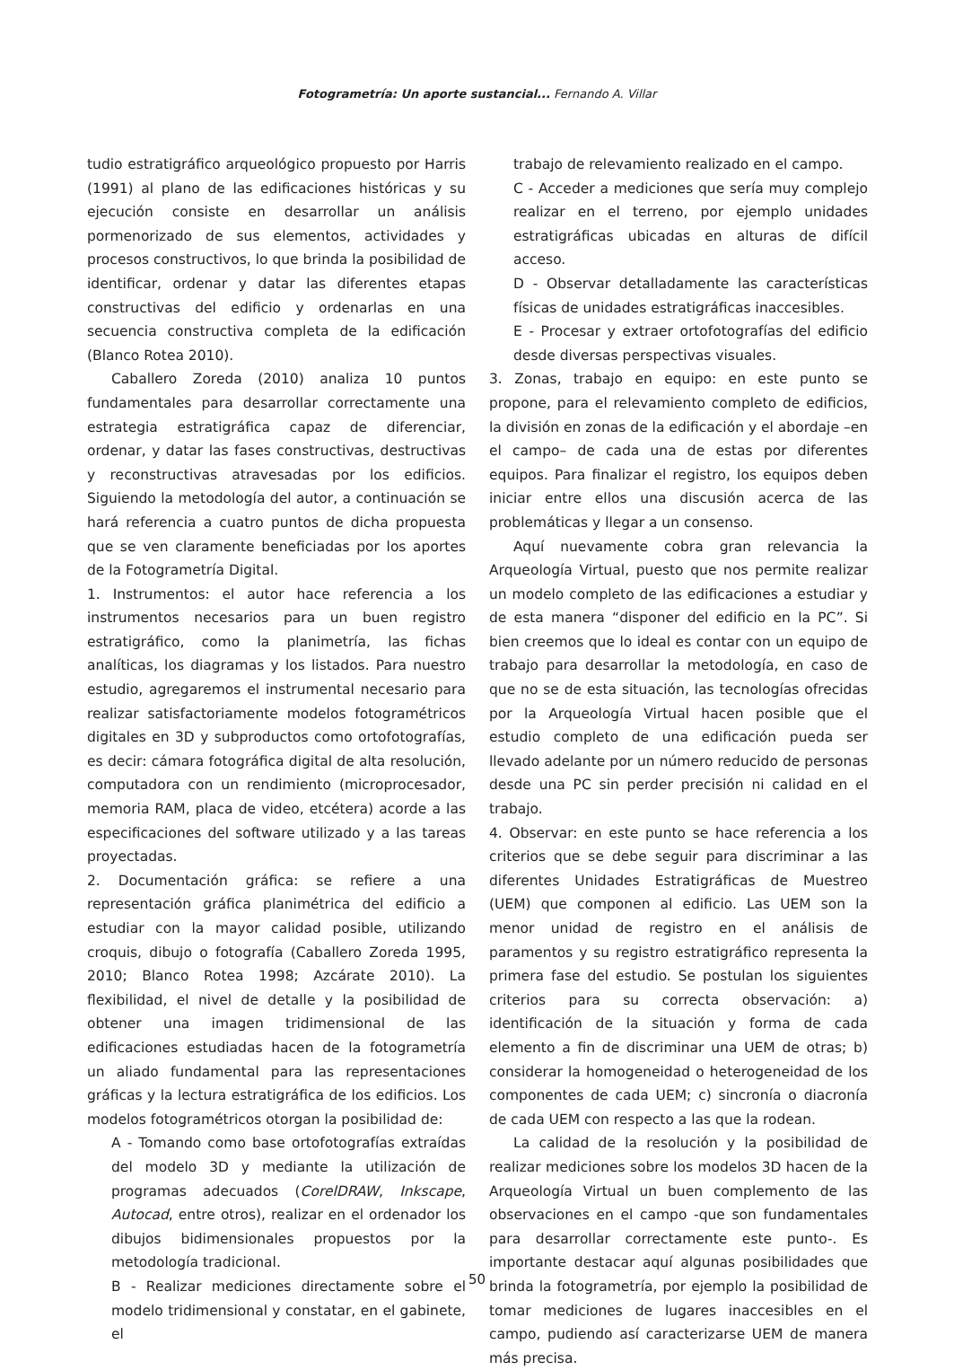Fotogrametría: Un aporte sustancial... Fernando A. Villar
tudio estratigráfico arqueológico propuesto por Harris (1991) al plano de las edificaciones históricas y su ejecución consiste en desarrollar un análisis pormenorizado de sus elementos, actividades y procesos constructivos, lo que brinda la posibilidad de identificar, ordenar y datar las diferentes etapas constructivas del edificio y ordenarlas en una secuencia constructiva completa de la edificación (Blanco Rotea 2010).
Caballero Zoreda (2010) analiza 10 puntos fundamentales para desarrollar correctamente una estrategia estratigráfica capaz de diferenciar, ordenar, y datar las fases constructivas, destructivas y reconstructivas atravesadas por los edificios. Siguiendo la metodología del autor, a continuación se hará referencia a cuatro puntos de dicha propuesta que se ven claramente beneficiadas por los aportes de la Fotogrametría Digital.
1. Instrumentos: el autor hace referencia a los instrumentos necesarios para un buen registro estratigráfico, como la planimetría, las fichas analíticas, los diagramas y los listados. Para nuestro estudio, agregaremos el instrumental necesario para realizar satisfactoriamente modelos fotogramétricos digitales en 3D y subproductos como ortofotografías, es decir: cámara fotográfica digital de alta resolución, computadora con un rendimiento (microprocesador, memoria RAM, placa de video, etcétera) acorde a las especificaciones del software utilizado y a las tareas proyectadas.
2. Documentación gráfica: se refiere a una representación gráfica planimétrica del edificio a estudiar con la mayor calidad posible, utilizando croquis, dibujo o fotografía (Caballero Zoreda 1995, 2010; Blanco Rotea 1998; Azcárate 2010). La flexibilidad, el nivel de detalle y la posibilidad de obtener una imagen tridimensional de las edificaciones estudiadas hacen de la fotogrametría un aliado fundamental para las representaciones gráficas y la lectura estratigráfica de los edificios. Los modelos fotogramétricos otorgan la posibilidad de:
A - Tomando como base ortofotografías extraídas del modelo 3D y mediante la utilización de programas adecuados (CorelDRAW, Inkscape, Autocad, entre otros), realizar en el ordenador los dibujos bidimensionales propuestos por la metodología tradicional.
B - Realizar mediciones directamente sobre el modelo tridimensional y constatar, en el gabinete, el
trabajo de relevamiento realizado en el campo.
C - Acceder a mediciones que sería muy complejo realizar en el terreno, por ejemplo unidades estratigráficas ubicadas en alturas de difícil acceso.
D - Observar detalladamente las características físicas de unidades estratigráficas inaccesibles.
E - Procesar y extraer ortofotografías del edificio desde diversas perspectivas visuales.
3. Zonas, trabajo en equipo: en este punto se propone, para el relevamiento completo de edificios, la división en zonas de la edificación y el abordaje –en el campo– de cada una de estas por diferentes equipos. Para finalizar el registro, los equipos deben iniciar entre ellos una discusión acerca de las problemáticas y llegar a un consenso.
Aquí nuevamente cobra gran relevancia la Arqueología Virtual, puesto que nos permite realizar un modelo completo de las edificaciones a estudiar y de esta manera “disponer del edificio en la PC”. Si bien creemos que lo ideal es contar con un equipo de trabajo para desarrollar la metodología, en caso de que no se de esta situación, las tecnologías ofrecidas por la Arqueología Virtual hacen posible que el estudio completo de una edificación pueda ser llevado adelante por un número reducido de personas desde una PC sin perder precisión ni calidad en el trabajo.
4. Observar: en este punto se hace referencia a los criterios que se debe seguir para discriminar a las diferentes Unidades Estratigráficas de Muestreo (UEM) que componen al edificio. Las UEM son la menor unidad de registro en el análisis de paramentos y su registro estratigráfico representa la primera fase del estudio. Se postulan los siguientes criterios para su correcta observación: a) identificación de la situación y forma de cada elemento a fin de discriminar una UEM de otras; b) considerar la homogeneidad o heterogeneidad de los componentes de cada UEM; c) sincronía o diacronía de cada UEM con respecto a las que la rodean.
La calidad de la resolución y la posibilidad de realizar mediciones sobre los modelos 3D hacen de la Arqueología Virtual un buen complemento de las observaciones en el campo -que son fundamentales para desarrollar correctamente este punto-. Es importante destacar aquí algunas posibilidades que brinda la fotogrametría, por ejemplo la posibilidad de tomar mediciones de lugares inaccesibles en el campo, pudiendo así caracterizarse UEM de manera más precisa.
50